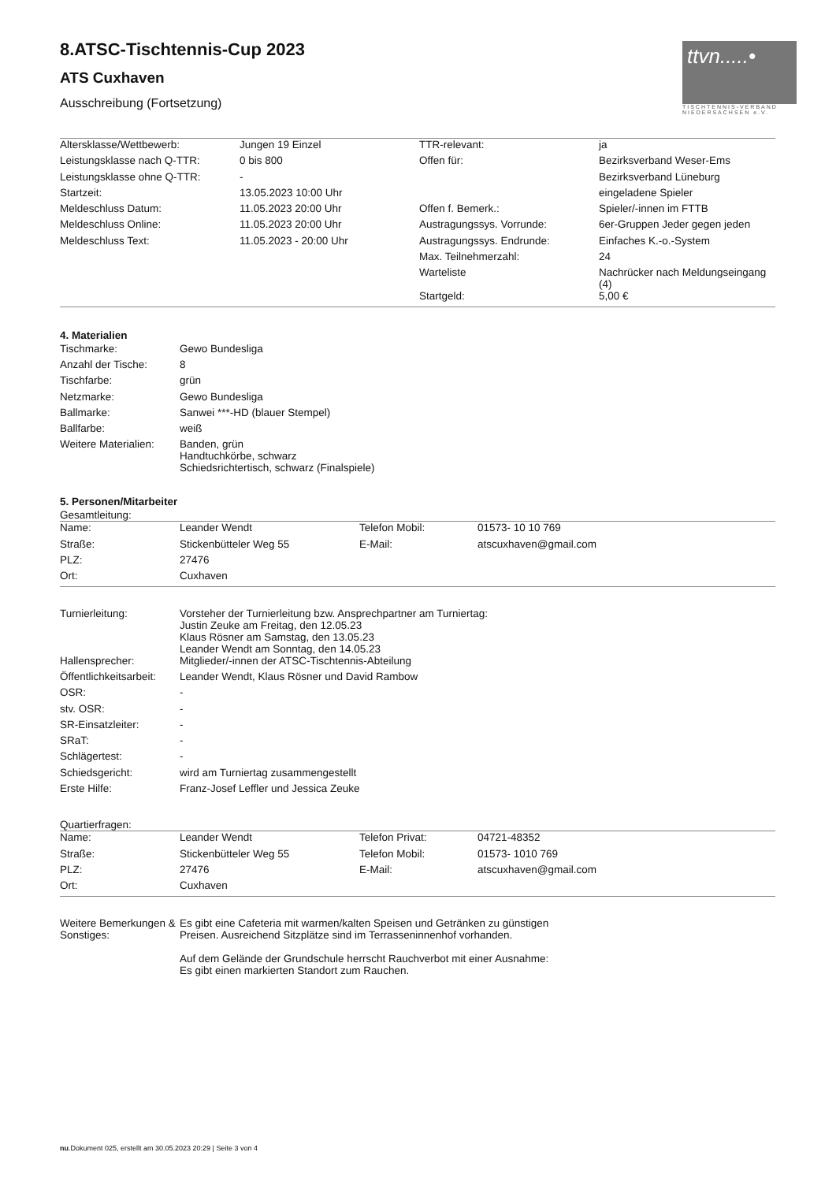ttvn.....•
TISCHTENNIS-VERBAND
NIEDERSACHSEN e.V.
8.ATSC-Tischtennis-Cup 2023
ATS Cuxhaven
Ausschreibung (Fortsetzung)
| Altersklasse/Wettbewerb: | Jungen 19 Einzel | TTR-relevant: | ja |
| Leistungsklasse nach Q-TTR: | 0 bis 800 | Offen für: | Bezirksverband Weser-Ems |
| Leistungsklasse ohne Q-TTR: | - | | Bezirksverband Lüneburg |
| Startzeit: | 13.05.2023 10:00 Uhr | | eingeladene Spieler |
| Meldeschluss Datum: | 11.05.2023 20:00 Uhr | Offen f. Bemerk.: | Spieler/-innen im FTTB |
| Meldeschluss Online: | 11.05.2023 20:00 Uhr | Austragungssys. Vorrunde: | 6er-Gruppen Jeder gegen jeden |
| Meldeschluss Text: | 11.05.2023 - 20:00 Uhr | Austragungssys. Endrunde: | Einfaches K.-o.-System |
| | | Max. Teilnehmerzahl: | 24 |
| | | Warteliste | Nachrücker nach Meldungseingang (4) |
| | | Startgeld: | 5,00 € |
4. Materialien
| Tischmarke: | Gewo Bundesliga |
| Anzahl der Tische: | 8 |
| Tischfarbe: | grün |
| Netzmarke: | Gewo Bundesliga |
| Ballmarke: | Sanwei ***-HD (blauer Stempel) |
| Ballfarbe: | weiß |
| Weitere Materialien: | Banden, grün Handtuchkörbe, schwarz Schiedsrichtertisch, schwarz (Finalspiele) |
5. Personen/Mitarbeiter
Gesamtleitung:
| Name: | Leander Wendt | Telefon Mobil: | 01573- 10 10 769 |
| Straße: | Stickenbütteler Weg 55 | E-Mail: | atscuxhaven@gmail.com |
| PLZ: | 27476 | | |
| Ort: | Cuxhaven | | |
| Turnierleitung: | Vorsteher der Turnierleitung bzw. Ansprechpartner am Turniertag: Justin Zeuke am Freitag, den 12.05.23 Klaus Rösner am Samstag, den 13.05.23 Leander Wendt am Sonntag, den 14.05.23 |
| Hallensprecher: | Mitglieder/-innen der ATSC-Tischtennis-Abteilung |
| Öffentlichkeitsarbeit: | Leander Wendt, Klaus Rösner und David Rambow |
| OSR: | - |
| stv. OSR: | - |
| SR-Einsatzleiter: | - |
| SRaT: | - |
| Schlägertest: | - |
| Schiedsgericht: | wird am Turniertag zusammengestellt |
| Erste Hilfe: | Franz-Josef Leffler und Jessica Zeuke |
Quartierfragen:
| Name: | Leander Wendt | Telefon Privat: | 04721-48352 |
| Straße: | Stickenbütteler Weg 55 | Telefon Mobil: | 01573- 1010 769 |
| PLZ: | 27476 | E-Mail: | atscuxhaven@gmail.com |
| Ort: | Cuxhaven | | |
| Weitere Bemerkungen & Sonstiges: | Es gibt eine Cafeteria mit warmen/kalten Speisen und Getränken zu günstigen Preisen. Ausreichend Sitzplätze sind im Terrasseninnenhof vorhanden. Auf dem Gelände der Grundschule herrscht Rauchverbot mit einer Ausnahme: Es gibt einen markierten Standort zum Rauchen. |
nu.Dokument 025, erstellt am 30.05.2023 20:29 | Seite 3 von 4